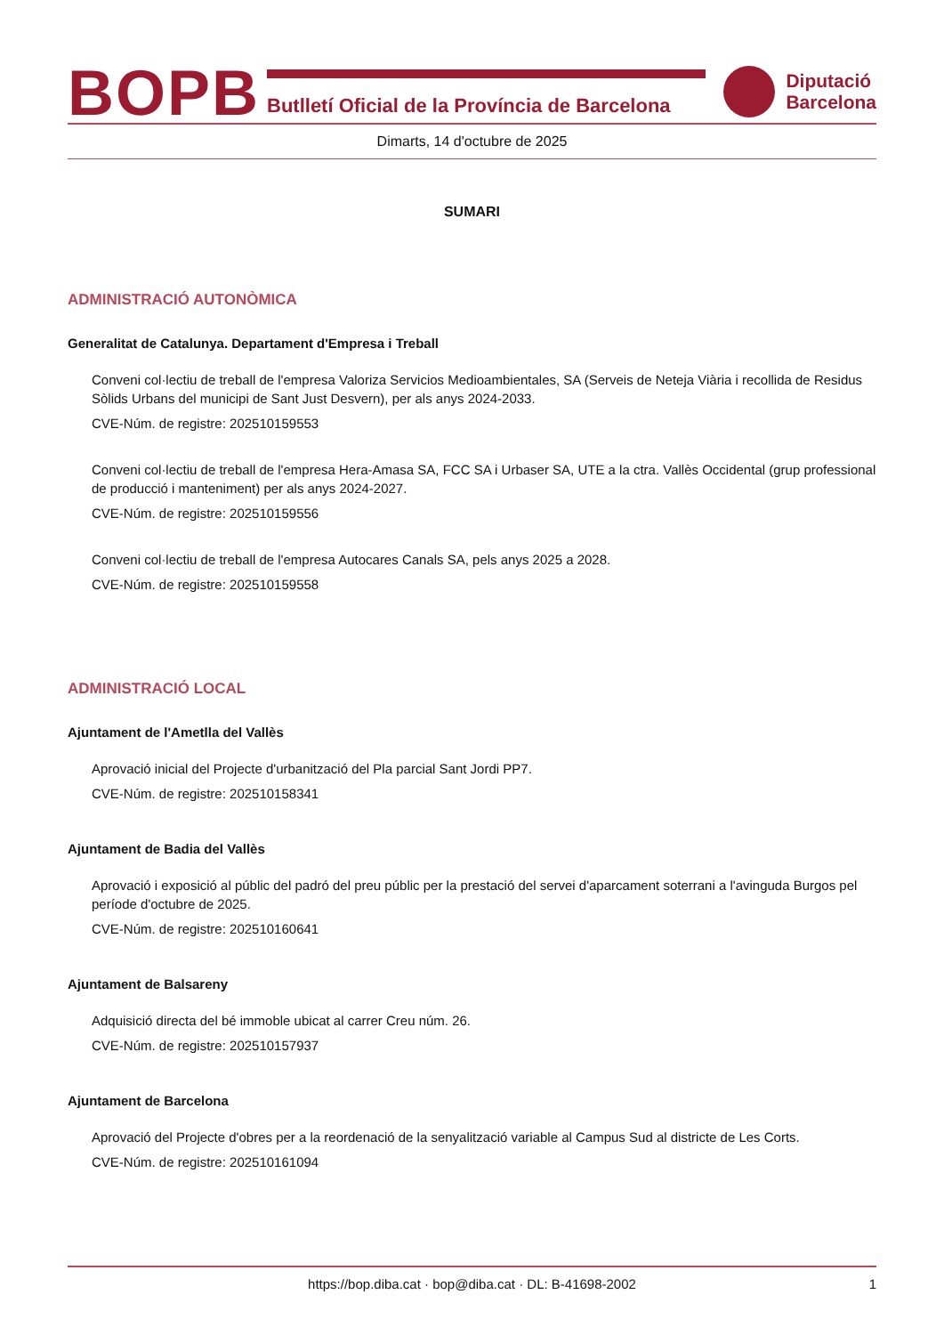BOPB
Butlletí Oficial de la Província de Barcelona
Diputació
Barcelona
Dimarts, 14 d'octubre de 2025
SUMARI
ADMINISTRACIÓ AUTONÒMICA
Generalitat de Catalunya. Departament d'Empresa i Treball
Conveni col·lectiu de treball de l'empresa Valoriza Servicios Medioambientales, SA (Serveis de Neteja Viària i recollida de Residus Sòlids Urbans del municipi de Sant Just Desvern), per als anys 2024-2033.
CVE-Núm. de registre: 202510159553
Conveni col·lectiu de treball de l'empresa Hera-Amasa SA, FCC SA i Urbaser SA, UTE a la ctra. Vallès Occidental (grup professional de producció i manteniment) per als anys 2024-2027.
CVE-Núm. de registre: 202510159556
Conveni col·lectiu de treball de l'empresa Autocares Canals SA, pels anys 2025 a 2028.
CVE-Núm. de registre: 202510159558
ADMINISTRACIÓ LOCAL
Ajuntament de l'Ametlla del Vallès
Aprovació inicial del Projecte d'urbanització del Pla parcial Sant Jordi PP7.
CVE-Núm. de registre: 202510158341
Ajuntament de Badia del Vallès
Aprovació i exposició al públic del padró del preu públic per la prestació del servei d'aparcament soterrani a l'avinguda Burgos pel període d'octubre de 2025.
CVE-Núm. de registre: 202510160641
Ajuntament de Balsareny
Adquisició directa del bé immoble ubicat al carrer Creu núm. 26.
CVE-Núm. de registre: 202510157937
Ajuntament de Barcelona
Aprovació del Projecte d'obres per a la reordenació de la senyalització variable al Campus Sud al districte de Les Corts.
CVE-Núm. de registre: 202510161094
https://bop.diba.cat · bop@diba.cat · DL: B-41698-2002 1